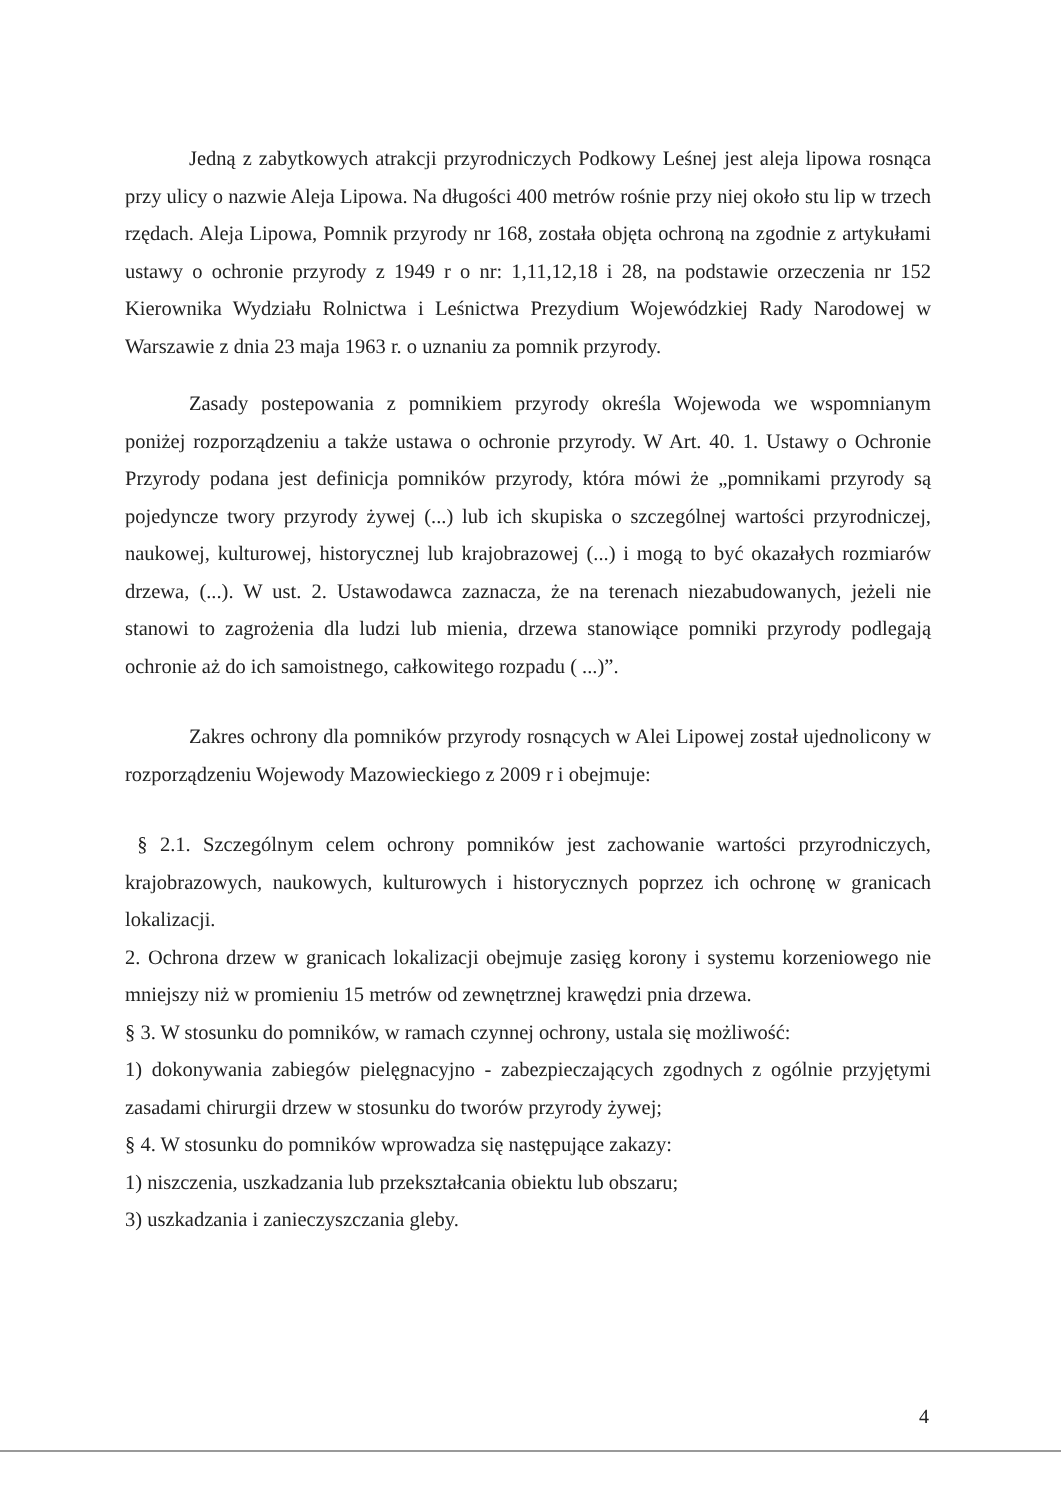Jedną z zabytkowych atrakcji przyrodniczych Podkowy Leśnej jest aleja lipowa rosnąca przy ulicy o nazwie Aleja Lipowa. Na długości 400 metrów rośnie przy niej około stu lip w trzech rzędach. Aleja Lipowa, Pomnik przyrody nr 168, została objęta ochroną na zgodnie z artykułami ustawy o ochronie przyrody z 1949 r o nr: 1,11,12,18 i 28, na podstawie orzeczenia nr 152 Kierownika Wydziału Rolnictwa i Leśnictwa Prezydium Wojewódzkiej Rady Narodowej w Warszawie z dnia 23 maja 1963 r. o uznaniu za pomnik przyrody.
Zasady postepowania z pomnikiem przyrody określa Wojewoda we wspomnianym poniżej rozporządzeniu a także ustawa o ochronie przyrody. W Art. 40. 1. Ustawy o Ochronie Przyrody podana jest definicja pomników przyrody, która mówi że „pomnikami przyrody są pojedyncze twory przyrody żywej (...) lub ich skupiska o szczególnej wartości przyrodniczej, naukowej, kulturowej, historycznej lub krajobrazowej (...) i mogą to być okazałych rozmiarów drzewa, (...). W ust. 2. Ustawodawca zaznacza, że na terenach niezabudowanych, jeżeli nie stanowi to zagrożenia dla ludzi lub mienia, drzewa stanowiące pomniki przyrody podlegają ochronie aż do ich samoistnego, całkowitego rozpadu ( ...)”.
Zakres ochrony dla pomników przyrody rosnących w Alei Lipowej został ujednolicony w rozporządzeniu Wojewody Mazowieckiego z 2009 r i obejmuje:
§ 2.1. Szczególnym celem ochrony pomników jest zachowanie wartości przyrodniczych, krajobrazowych, naukowych, kulturowych i historycznych poprzez ich ochronę w granicach lokalizacji.
2. Ochrona drzew w granicach lokalizacji obejmuje zasięg korony i systemu korzeniowego nie mniejszy niż w promieniu 15 metrów od zewnętrznej krawędzi pnia drzewa.
§ 3. W stosunku do pomników, w ramach czynnej ochrony, ustala się możliwość:
1) dokonywania zabiegów pielęgnacyjno - zabezpieczających zgodnych z ogólnie przyjętymi zasadami chirurgii drzew w stosunku do tworów przyrody żywej;
§ 4. W stosunku do pomników wprowadza się następujące zakazy:
1) niszczenia, uszkadzania lub przekształcania obiektu lub obszaru;
3) uszkadzania i zanieczyszczania gleby.
4